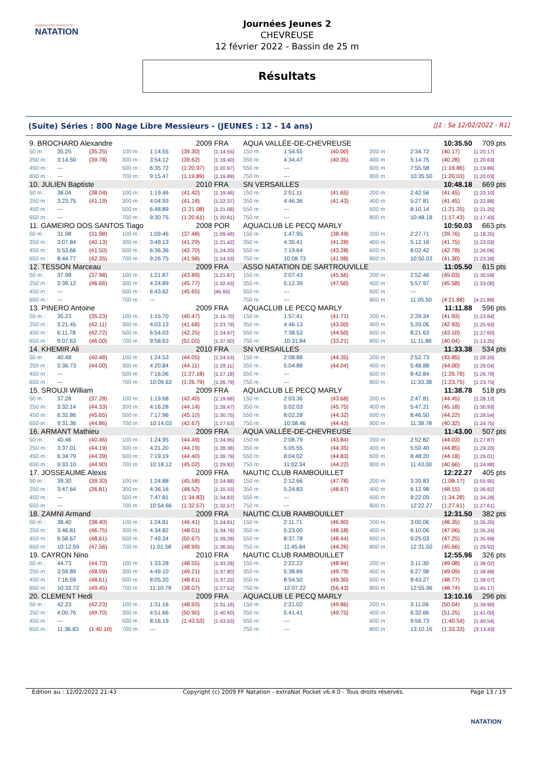FÉDÉRATION FRANÇAISE
NATATION
Journées Jeunes 2
CHEVREUSE
12 février 2022 - Bassin de 25 m
Résultats
(Suite) Séries : 800 Nage Libre Messieurs - (JEUNES : 12 - 14 ans) [J1 : Sa 12/02/2022 - R1]
| 9. BROCHARD Alexandre | | | | | 2009 | FRA | AQUA VALLÉE-DE-CHEVREUSE | | | | 10:35.50 | | 709 pts |
| 50 m : | 35.25 | (35.25) | 100 m : | 1:14.55 | (39.30) | [1:14.55] | 150 m : | 1:54.55 | (40.00) | 200 m : | 2:34.72 | (40.17) | [1:20.17] |
| 250 m : | 3:14.50 | (39.78) | 300 m : | 3:54.12 | (39.62) | [1:19.40] | 350 m : | 4:34.47 | (40.35) | 400 m : | 5:14.75 | (40.28) | [1:20.63] |
| 450 m : | --- | | 500 m : | 6:35.72 | (1:20.97) | [1:20.97] | 550 m : | --- | | 600 m : | 7:55.58 | (1:19.86) | [1:19.86] |
| 650 m : | --- | | 700 m : | 9:15.47 | (1:19.89) | [1:19.89] | 750 m : | --- | | 800 m : | 10:35.50 | (1:20.03) | [1:20.03] |
| 10. JULIEN Baptiste | | | | | 2010 | FRA | SN VERSAILLES | | | | 10:48.18 | | 669 pts |
| 50 m : | 38.04 | (38.04) | 100 m : | 1:19.46 | (41.42) | [1:19.46] | 150 m : | 2:01.11 | (41.65) | 200 m : | 2:42.56 | (41.45) | [1:23.10] |
| 250 m : | 3:23.75 | (41.19) | 300 m : | 4:04.93 | (41.18) | [1:22.37] | 350 m : | 4:46.36 | (41.43) | 400 m : | 5:27.81 | (41.45) | [1:22.88] |
| 450 m : | --- | | 500 m : | 6:48.89 | (1:21.08) | [1:21.08] | 550 m : | --- | | 600 m : | 8:10.14 | (1:21.25) | [1:21.25] |
| 650 m : | --- | | 700 m : | 9:30.75 | (1:20.61) | [1:20.61] | 750 m : | --- | | 800 m : | 10:48.18 | (1:17.43) | [1:17.43] |
| 11. GAMEIRO DOS SANTOS Tiago | | | | | 2008 | POR | AQUACLUB LE PECQ MARLY | | | | 10:50.03 | | 663 pts |
| 50 m : | 31.98 | (31.98) | 100 m : | 1:09.46 | (37.48) | [1:09.46] | 150 m : | 1:47.95 | (38.49) | 200 m : | 2:27.71 | (39.76) | [1:18.25] |
| 250 m : | 3:07.84 | (40.13) | 300 m : | 3:49.13 | (41.29) | [1:21.42] | 350 m : | 4:30.41 | (41.28) | 400 m : | 5:12.16 | (41.75) | [1:23.03] |
| 450 m : | 5:53.66 | (41.50) | 500 m : | 6:36.36 | (42.70) | [1:24.20] | 550 m : | 7:19.64 | (43.28) | 600 m : | 8:02.42 | (42.78) | [1:26.06] |
| 650 m : | 8:44.77 | (42.35) | 700 m : | 9:26.75 | (41.98) | [1:24.33] | 750 m : | 10:08.73 | (41.98) | 800 m : | 10:50.03 | (41.30) | [1:23.28] |
| 12. TESSON Marceau | | | | | 2009 | FRA | ASSO NATATION DE SARTROUVILLE | | | | 11:05.50 | | 615 pts |
| 50 m : | 37.98 | (37.98) | 100 m : | 1:21.87 | (43.89) | [1:21.87] | 150 m : | 2:07.43 | (45.56) | 200 m : | 2:52.46 | (45.03) | [1:30.59] |
| 250 m : | 3:39.12 | (46.66) | 300 m : | 4:24.89 | (45.77) | [1:32.43] | 350 m : | 5:12.39 | (47.50) | 400 m : | 5:57.97 | (45.58) | [1:33.08] |
| 450 m : | --- | | 500 m : | 6:43.62 | (45.65) | [45.65] | 550 m : | --- | | 600 m : | --- | | |
| 650 m : | --- | | 700 m : | --- | | | 750 m : | --- | | 800 m : | 11:05.50 | (4:21.88) | [4:21.88] |
| 13. PINERO Antoine | | | | | 2009 | FRA | AQUACLUB LE PECQ MARLY | | | | 11:11.88 | | 596 pts |
| 50 m : | 35.23 | (35.23) | 100 m : | 1:15.70 | (40.47) | [1:15.70] | 150 m : | 1:57.41 | (41.71) | 200 m : | 2:39.34 | (41.93) | [1:23.64] |
| 250 m : | 3:21.45 | (42.11) | 300 m : | 4:03.13 | (41.68) | [1:23.79] | 350 m : | 4:46.13 | (43.00) | 400 m : | 5:29.06 | (42.93) | [1:25.93] |
| 450 m : | 6:11.78 | (42.72) | 500 m : | 6:54.03 | (42.25) | [1:24.97] | 550 m : | 7:38.53 | (44.50) | 600 m : | 8:21.63 | (43.10) | [1:27.60] |
| 650 m : | 9:07.63 | (46.00) | 700 m : | 9:58.63 | (51.00) | [1:37.00] | 750 m : | 10:31.84 | (33.21) | 800 m : | 11:11.88 | (40.04) | [1:13.25] |
| 14. KHEMIR Ali | | | | | 2010 | FRA | SN VERSAILLES | | | | 11:33.38 | | 534 pts |
| 50 m : | 40.48 | (40.48) | 100 m : | 1:24.53 | (44.05) | [1:24.53] | 150 m : | 2:08.88 | (44.35) | 200 m : | 2:52.73 | (43.85) | [1:28.20] |
| 250 m : | 3:36.73 | (44.00) | 300 m : | 4:20.84 | (44.11) | [1:28.11] | 350 m : | 5:04.88 | (44.04) | 400 m : | 5:48.88 | (44.00) | [1:28.04] |
| 450 m : | --- | | 500 m : | 7:16.06 | (1:27.18) | [1:27.18] | 550 m : | --- | | 600 m : | 8:42.84 | (1:26.78) | [1:26.78] |
| 650 m : | --- | | 700 m : | 10:09.63 | (1:26.79) | [1:26.79] | 750 m : | --- | | 800 m : | 11:33.38 | (1:23.75) | [1:23.75] |
| 15. SROUJI William | | | | | 2009 | FRA | AQUACLUB LE PECQ MARLY | | | | 11:38.78 | | 518 pts |
| 50 m : | 37.28 | (37.28) | 100 m : | 1:19.68 | (42.40) | [1:19.68] | 150 m : | 2:03.36 | (43.68) | 200 m : | 2:47.81 | (44.45) | [1:28.13] |
| 250 m : | 3:32.14 | (44.33) | 300 m : | 4:16.28 | (44.14) | [1:28.47] | 350 m : | 5:02.03 | (45.75) | 400 m : | 5:47.21 | (45.18) | [1:30.93] |
| 450 m : | 6:32.86 | (45.65) | 500 m : | 7:17.96 | (45.10) | [1:30.75] | 550 m : | 8:02.28 | (44.32) | 600 m : | 8:46.50 | (44.22) | [1:28.54] |
| 650 m : | 9:31.36 | (44.86) | 700 m : | 10:14.03 | (42.67) | [1:27.53] | 750 m : | 10:58.46 | (44.43) | 800 m : | 11:38.78 | (40.32) | [1:24.75] |
| 16. ARMANT Mathieu | | | | | 2009 | FRA | AQUA VALLÉE-DE-CHEVREUSE | | | | 11:43.00 | | 507 pts |
| 50 m : | 40.46 | (40.46) | 100 m : | 1:24.95 | (44.49) | [1:24.95] | 150 m : | 2:08.79 | (43.84) | 200 m : | 2:52.82 | (44.03) | [1:27.87] |
| 250 m : | 3:37.01 | (44.19) | 300 m : | 4:21.20 | (44.19) | [1:28.38] | 350 m : | 5:05.55 | (44.35) | 400 m : | 5:50.40 | (44.85) | [1:29.20] |
| 450 m : | 6:34.79 | (44.39) | 500 m : | 7:19.19 | (44.40) | [1:28.79] | 550 m : | 8:04.02 | (44.83) | 600 m : | 8:48.20 | (44.18) | [1:29.01] |
| 650 m : | 9:33.10 | (44.90) | 700 m : | 10:18.12 | (45.02) | [1:29.92] | 750 m : | 11:02.34 | (44.22) | 800 m : | 11:43.00 | (40.66) | [1:24.88] |
| 17. JOSSEAUME Alexis | | | | | 2009 | FRA | NAUTIC CLUB RAMBOUILLET | | | | 12:22.27 | | 405 pts |
| 50 m : | 39.30 | (39.30) | 100 m : | 1:24.88 | (45.58) | [1:24.88] | 150 m : | 2:12.66 | (47.78) | 200 m : | 3:20.83 | (1:08.17) | [1:55.95] |
| 250 m : | 3:47.64 | (26.81) | 300 m : | 4:36.16 | (48.52) | [1:15.33] | 350 m : | 5:24.83 | (48.67) | 400 m : | 6:12.98 | (48.15) | [1:36.82] |
| 450 m : | --- | | 500 m : | 7:47.81 | (1:34.83) | [1:34.83] | 550 m : | --- | | 600 m : | 9:22.09 | (1:34.28) | [1:34.28] |
| 650 m : | --- | | 700 m : | 10:54.66 | (1:32.57) | [1:32.57] | 750 m : | --- | | 800 m : | 12:22.27 | (1:27.61) | [1:27.61] |
| 18. ZAMNI Armand | | | | | 2009 | FRA | NAUTIC CLUB RAMBOUILLET | | | | 12:31.50 | | 382 pts |
| 50 m : | 38.40 | (38.40) | 100 m : | 1:24.81 | (46.41) | [1:24.81] | 150 m : | 2:11.71 | (46.90) | 200 m : | 3:00.06 | (48.35) | [1:35.25] |
| 250 m : | 3:46.81 | (46.75) | 300 m : | 4:34.82 | (48.01) | [1:34.76] | 350 m : | 5:23.00 | (48.18) | 400 m : | 6:10.06 | (47.06) | [1:35.24] |
| 450 m : | 6:58.67 | (48.61) | 500 m : | 7:49.34 | (50.67) | [1:39.28] | 550 m : | 8:37.78 | (48.44) | 600 m : | 9:25.03 | (47.25) | [1:35.69] |
| 650 m : | 10:12.59 | (47.56) | 700 m : | 11:01.58 | (48.99) | [1:36.55] | 750 m : | 11:45.84 | (44.26) | 800 m : | 12:31.50 | (45.66) | [1:29.92] |
| 19. CAYRON Nino | | | | | 2010 | FRA | NAUTIC CLUB RAMBOUILLET | | | | 12:55.96 | | 326 pts |
| 50 m : | 44.73 | (44.73) | 100 m : | 1:33.28 | (48.55) | [1:33.28] | 150 m : | 2:22.22 | (48.94) | 200 m : | 3:11.30 | (49.08) | [1:38.02] |
| 250 m : | 3:59.89 | (48.59) | 300 m : | 4:49.10 | (49.21) | [1:37.80] | 350 m : | 5:38.89 | (49.79) | 400 m : | 6:27.98 | (49.09) | [1:38.88] |
| 450 m : | 7:16.59 | (48.61) | 500 m : | 8:05.20 | (48.61) | [1:37.22] | 550 m : | 8:54.50 | (49.30) | 600 m : | 9:43.27 | (48.77) | [1:38.07] |
| 650 m : | 10:32.72 | (49.45) | 700 m : | 11:10.79 | (38.07) | [1:27.52] | 750 m : | 12:07.22 | (56.43) | 800 m : | 12:55.96 | (48.74) | [1:45.17] |
| 20. CLEMENT Hedi | | | | | 2009 | FRA | AQUACLUB LE PECQ MARLY | | | | 13:10.16 | | 296 pts |
| 50 m : | 42.23 | (42.23) | 100 m : | 1:31.16 | (48.93) | [1:31.16] | 150 m : | 2:21.02 | (49.86) | 200 m : | 3:11.06 | (50.04) | [1:39.90] |
| 250 m : | 4:00.76 | (49.70) | 300 m : | 4:51.66 | (50.90) | [1:40.60] | 350 m : | 5:41.41 | (49.75) | 400 m : | 6:32.66 | (51.25) | [1:41.00] |
| 450 m : | --- | | 500 m : | 8:16.19 | (1:43.53) | [1:43.53] | 550 m : | --- | | 600 m : | 9:56.73 | (1:40.54) | [1:40.54] |
| 650 m : | 11:36.83 | (1:40.10) | 700 m : | --- | | | 750 m : | --- | | 800 m : | 13:10.16 | (1:33.33) | [3:13.43] |
Edition au : 12/02/2022 21:43 Copyright (c) 2009 FF Natation - extraNat Pocket v6.4.0 - Tous droits réservés. Page 13 / 19
NATATION